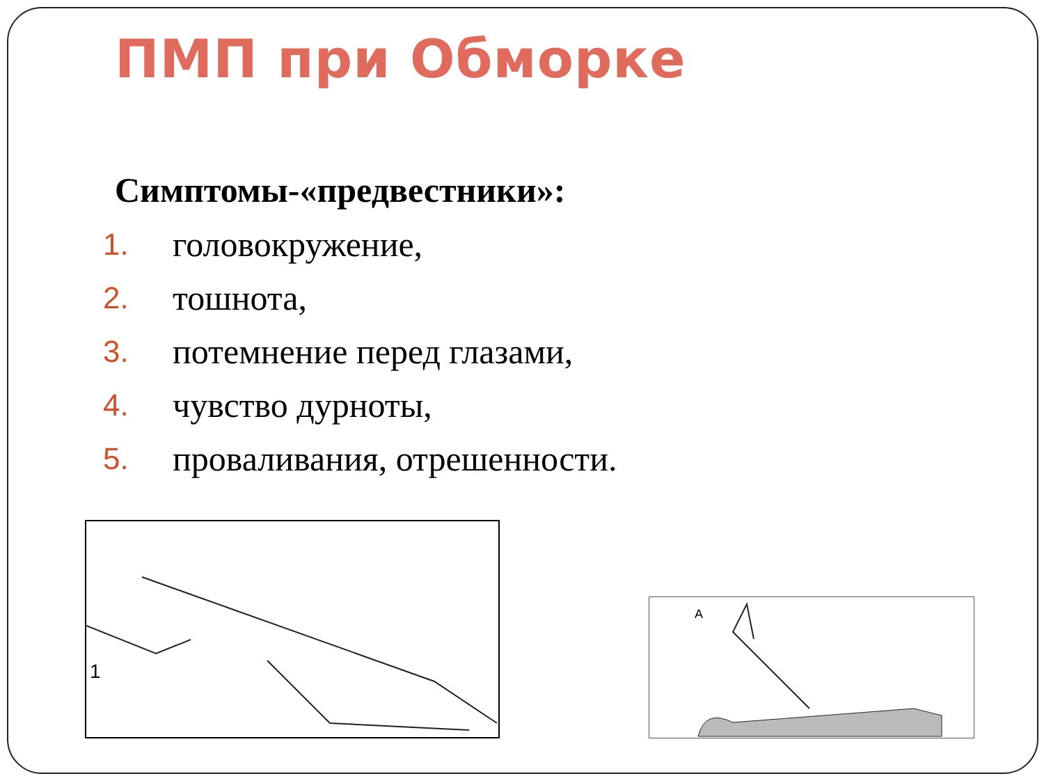ПМП при Обморке
Симптомы-«предвестники»:
1. головокружение,
2. тошнота,
3. потемнение перед глазами,
4. чувство дурноты,
5. проваливания, отрешенности.
1
A